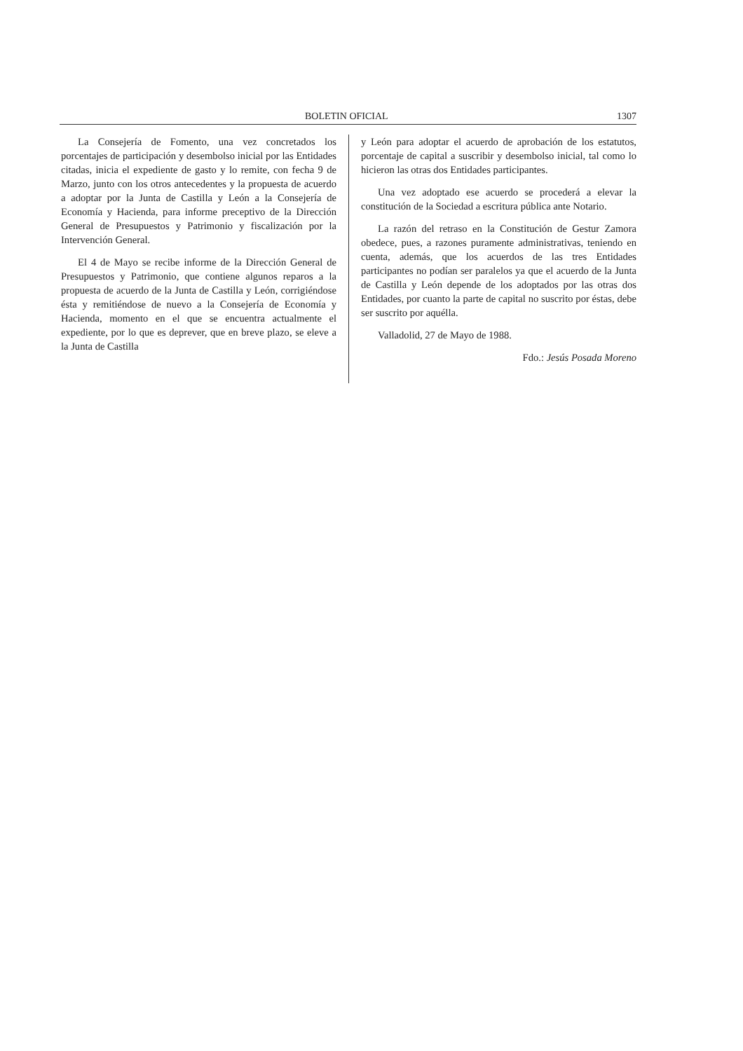BOLETIN OFICIAL 1307
La Consejería de Fomento, una vez concretados los porcentajes de participación y desembolso inicial por las Entidades citadas, inicia el expediente de gasto y lo remite, con fecha 9 de Marzo, junto con los otros antecedentes y la propuesta de acuerdo a adoptar por la Junta de Castilla y León a la Consejería de Economía y Hacienda, para informe preceptivo de la Dirección General de Presupuestos y Patrimonio y fiscalización por la Intervención General.
El 4 de Mayo se recibe informe de la Dirección General de Presupuestos y Patrimonio, que contiene algunos reparos a la propuesta de acuerdo de la Junta de Castilla y León, corrigiéndose ésta y remitiéndose de nuevo a la Consejería de Economía y Hacienda, momento en el que se encuentra actualmente el expediente, por lo que es deprever, que en breve plazo, se eleve a la Junta de Castilla
y León para adoptar el acuerdo de aprobación de los estatutos, porcentaje de capital a suscribir y desembolso inicial, tal como lo hicieron las otras dos Entidades participantes.
Una vez adoptado ese acuerdo se procederá a elevar la constitución de la Sociedad a escritura pública ante Notario.
La razón del retraso en la Constitución de Gestur Zamora obedece, pues, a razones puramente administrativas, teniendo en cuenta, además, que los acuerdos de las tres Entidades participantes no podían ser paralelos ya que el acuerdo de la Junta de Castilla y León depende de los adoptados por las otras dos Entidades, por cuanto la parte de capital no suscrito por éstas, debe ser suscrito por aquélla.
Valladolid, 27 de Mayo de 1988.
Fdo.: Jesús Posada Moreno